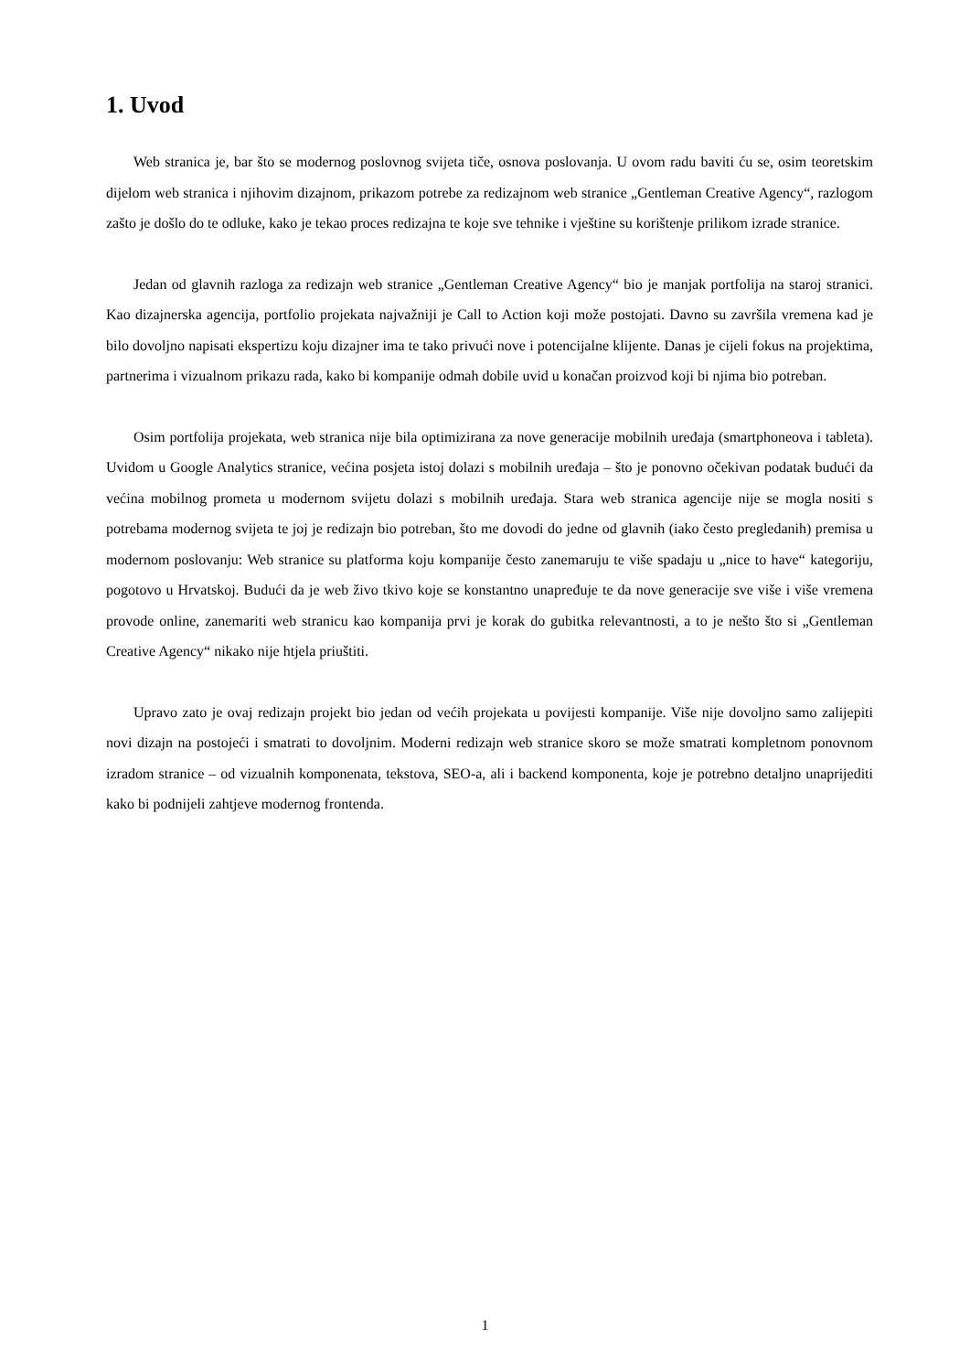1. Uvod
Web stranica je, bar što se modernog poslovnog svijeta tiče, osnova poslovanja. U ovom radu baviti ću se, osim teoretskim dijelom web stranica i njihovim dizajnom, prikazom potrebe za redizajnom web stranice „Gentleman Creative Agency“, razlogom zašto je došlo do te odluke, kako je tekao proces redizajna te koje sve tehnike i vještine su korištenje prilikom izrade stranice.
Jedan od glavnih razloga za redizajn web stranice „Gentleman Creative Agency“ bio je manjak portfolija na staroj stranici. Kao dizajnerska agencija, portfolio projekata najvažniji je Call to Action koji može postojati. Davno su završila vremena kad je bilo dovoljno napisati ekspertizu koju dizajner ima te tako privući nove i potencijalne klijente. Danas je cijeli fokus na projektima, partnerima i vizualnom prikazu rada, kako bi kompanije odmah dobile uvid u konačan proizvod koji bi njima bio potreban.
Osim portfolija projekata, web stranica nije bila optimizirana za nove generacije mobilnih uređaja (smartphoneova i tableta). Uvidom u Google Analytics stranice, većina posjeta istoj dolazi s mobilnih uređaja – što je ponovno očekivan podatak budući da većina mobilnog prometa u modernom svijetu dolazi s mobilnih uređaja. Stara web stranica agencije nije se mogla nositi s potrebama modernog svijeta te joj je redizajn bio potreban, što me dovodi do jedne od glavnih (iako često pregledanih) premisa u modernom poslovanju: Web stranice su platforma koju kompanije često zanemaruju te više spadaju u „nice to have“ kategoriju, pogotovo u Hrvatskoj. Budući da je web živo tkivo koje se konstantno unapređuje te da nove generacije sve više i više vremena provode online, zanemariti web stranicu kao kompanija prvi je korak do gubitka relevantnosti, a to je nešto što si „Gentleman Creative Agency“ nikako nije htjela priuštiti.
Upravo zato je ovaj redizajn projekt bio jedan od većih projekata u povijesti kompanije. Više nije dovoljno samo zalijepiti novi dizajn na postojeći i smatrati to dovoljnim. Moderni redizajn web stranice skoro se može smatrati kompletnom ponovnom izradom stranice – od vizualnih komponenata, tekstova, SEO-a, ali i backend komponenta, koje je potrebno detaljno unaprijediti kako bi podnijeli zahtjeve modernog frontenda.
1